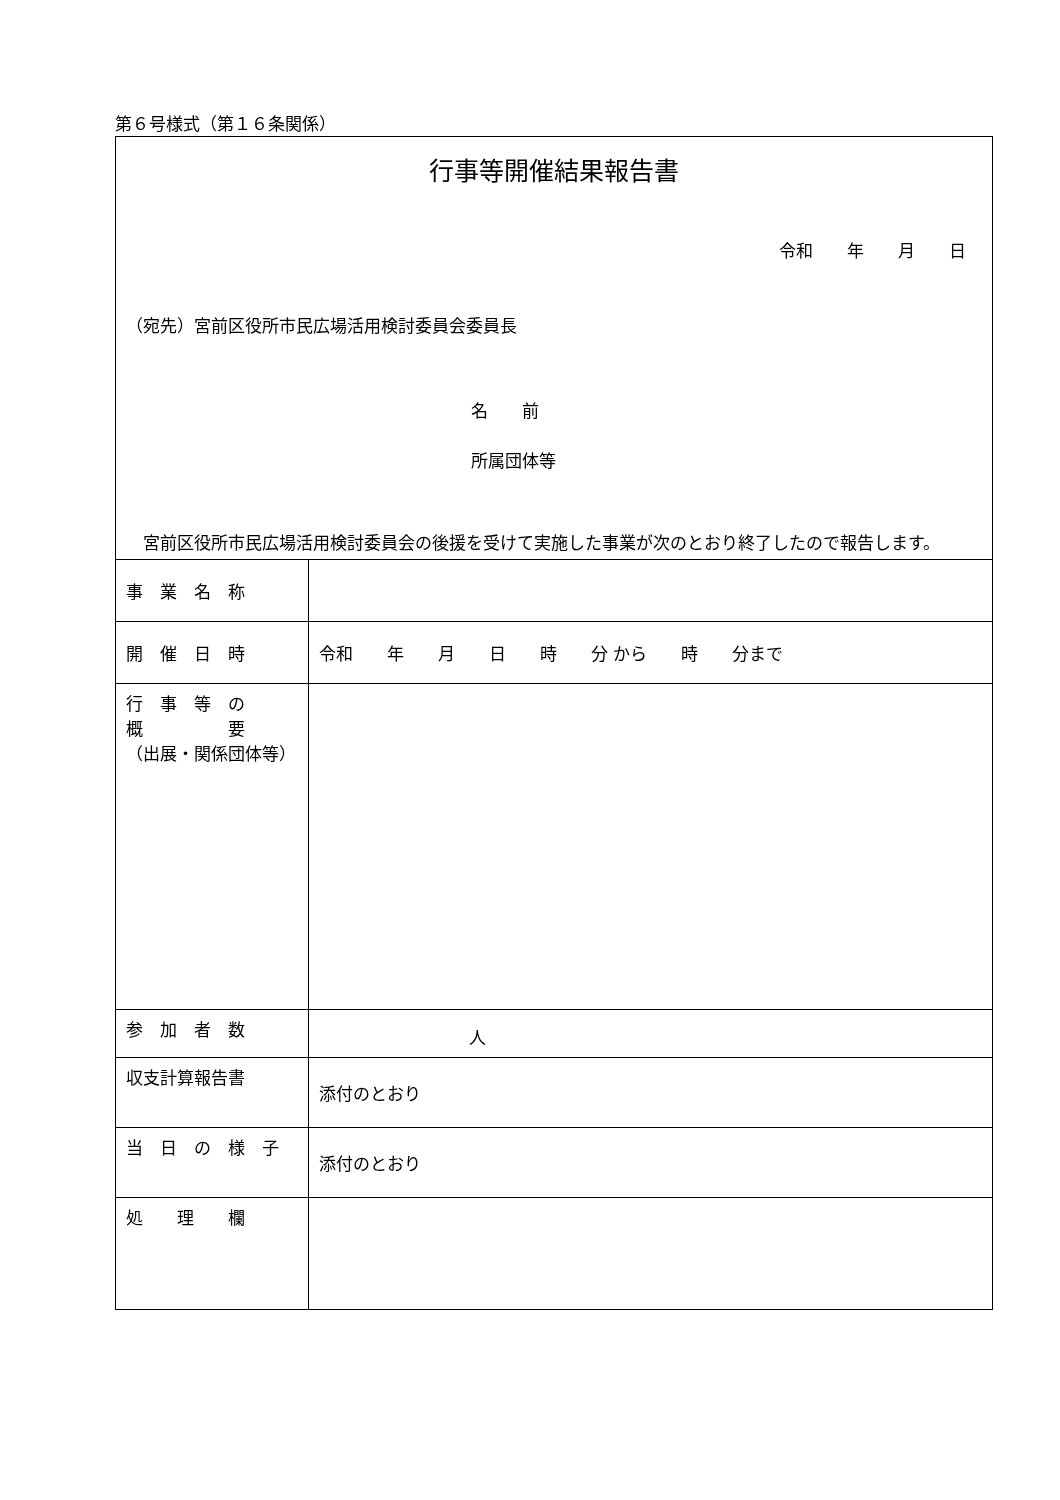第６号様式（第１６条関係）
行事等開催結果報告書
令和　　年　　月　　日
（宛先）宮前区役所市民広場活用検討委員会委員長
名　　前
所属団体等
宮前区役所市民広場活用検討委員会の後援を受けて実施した事業が次のとおり終了したので報告します。
| 事 業 名 称 | |
| 開 催 日 時 | 令和 年 月 日 時 分 から 時 分まで |
| 行 事 等 の 概 要 （出展・関係団体等） | |
| 参 加 者 数 | 人 |
| 収支計算報告書 | 添付のとおり |
| 当 日 の 様 子 | 添付のとおり |
| 処 理 欄 | |